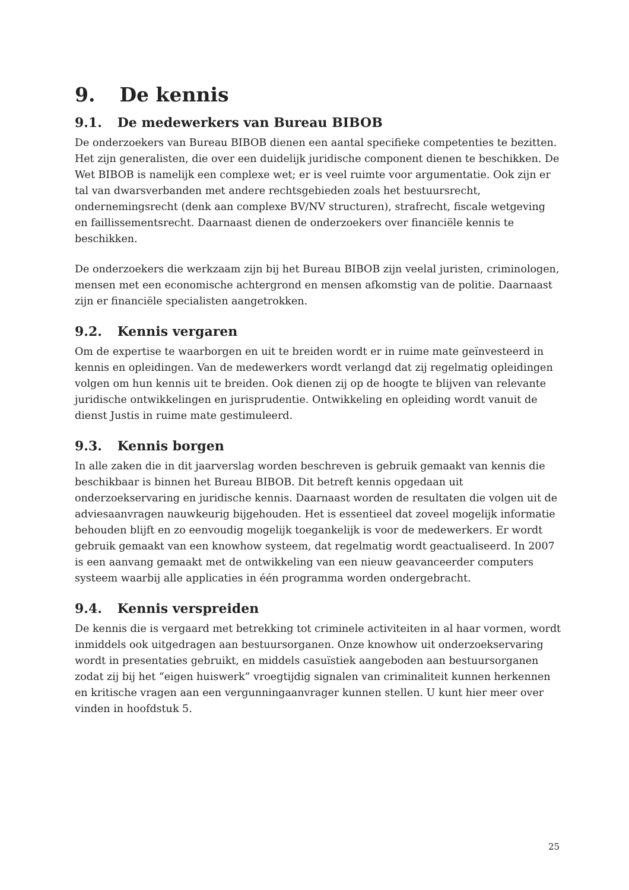9. De kennis
9.1. De medewerkers van Bureau BIBOB
De onderzoekers van Bureau BIBOB dienen een aantal specifieke competenties te bezitten. Het zijn generalisten, die over een duidelijk juridische component dienen te beschikken. De Wet BIBOB is namelijk een complexe wet; er is veel ruimte voor argumentatie. Ook zijn er tal van dwarsverbanden met andere rechtsgebieden zoals het bestuursrecht, ondernemingsrecht (denk aan complexe BV/NV structuren), strafrecht, fiscale wetgeving en faillissementsrecht. Daarnaast dienen de onderzoekers over financiële kennis te beschikken.
De onderzoekers die werkzaam zijn bij het Bureau BIBOB zijn veelal juristen, criminologen, mensen met een economische achtergrond en mensen afkomstig van de politie. Daarnaast zijn er financiële specialisten aangetrokken.
9.2. Kennis vergaren
Om de expertise te waarborgen en uit te breiden wordt er in ruime mate geïnvesteerd in kennis en opleidingen. Van de medewerkers wordt verlangd dat zij regelmatig opleidingen volgen om hun kennis uit te breiden. Ook dienen zij op de hoogte te blijven van relevante juridische ontwikkelingen en jurisprudentie. Ontwikkeling en opleiding wordt vanuit de dienst Justis in ruime mate gestimuleerd.
9.3. Kennis borgen
In alle zaken die in dit jaarverslag worden beschreven is gebruik gemaakt van kennis die beschikbaar is binnen het Bureau BIBOB. Dit betreft kennis opgedaan uit onderzoekservaring en juridische kennis. Daarnaast worden de resultaten die volgen uit de adviesaanvragen nauwkeurig bijgehouden. Het is essentieel dat zoveel mogelijk informatie behouden blijft en zo eenvoudig mogelijk toegankelijk is voor de medewerkers. Er wordt gebruik gemaakt van een knowhow systeem, dat regelmatig wordt geactualiseerd. In 2007 is een aanvang gemaakt met de ontwikkeling van een nieuw geavanceerder computers systeem waarbij alle applicaties in één programma worden ondergebracht.
9.4. Kennis verspreiden
De kennis die is vergaard met betrekking tot criminele activiteiten in al haar vormen, wordt inmiddels ook uitgedragen aan bestuursorganen. Onze knowhow uit onderzoekservaring wordt in presentaties gebruikt, en middels casuïstiek aangeboden aan bestuursorganen zodat zij bij het “eigen huiswerk” vroegtijdig signalen van criminaliteit kunnen herkennen en kritische vragen aan een vergunningaanvrager kunnen stellen. U kunt hier meer over vinden in hoofdstuk 5.
25